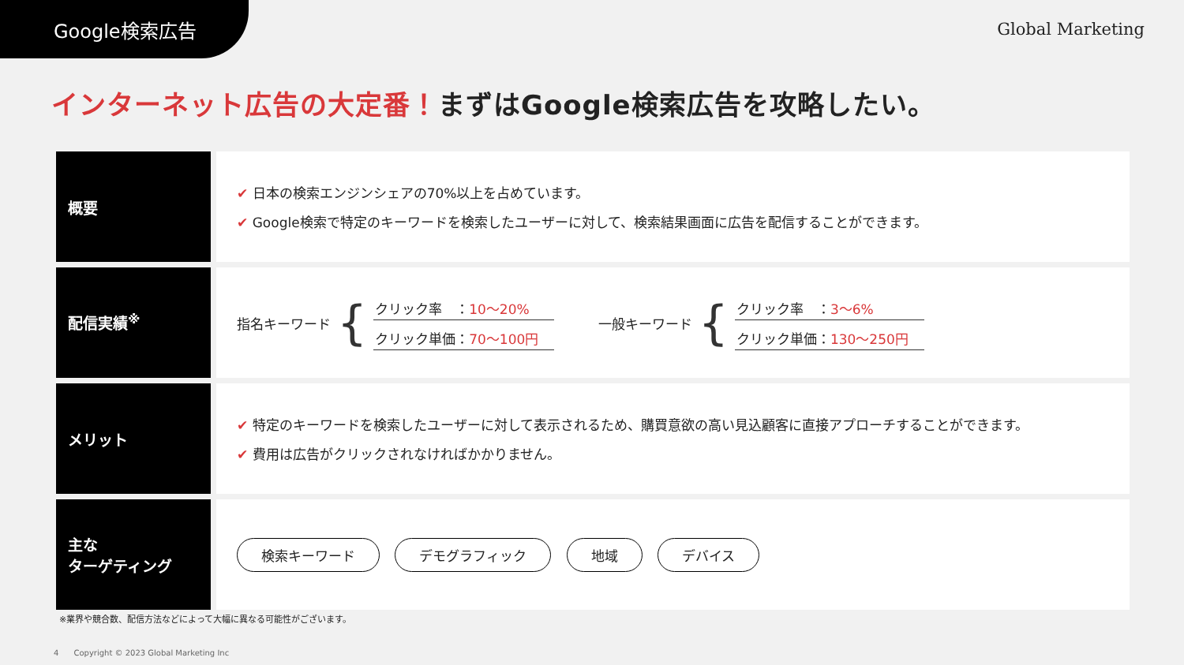Google検索広告 Global Marketing
インターネット広告の大定番！まずはGoogle検索広告を攻略したい。
| 概要 | ✔ 日本の検索エンジンシェアの70%以上を占めています。 ✔ Google検索で特定のキーワードを検索したユーザーに対して、検索結果画面に広告を配信することができます。 |
| 配信実績<sup>※</sup> | 指名キーワード { クリック率 ： 10〜20% クリック単価： 70〜100円 一般キーワード { クリック率 ： 3〜6% クリック単価： 130〜250円 |
| メリット | ✔ 特定のキーワードを検索したユーザーに対して表示されるため、購買意欲の高い見込顧客に直接アプローチすることができます。 ✔ 費用は広告がクリックされなければかかりません。 |
| 主な ターゲティング | 検索キーワード デモグラフィック 地域 デバイス |
※業界や競合数、配信方法などによって大幅に異なる可能性がございます。
4 Copyright © 2023 Global Marketing Inc